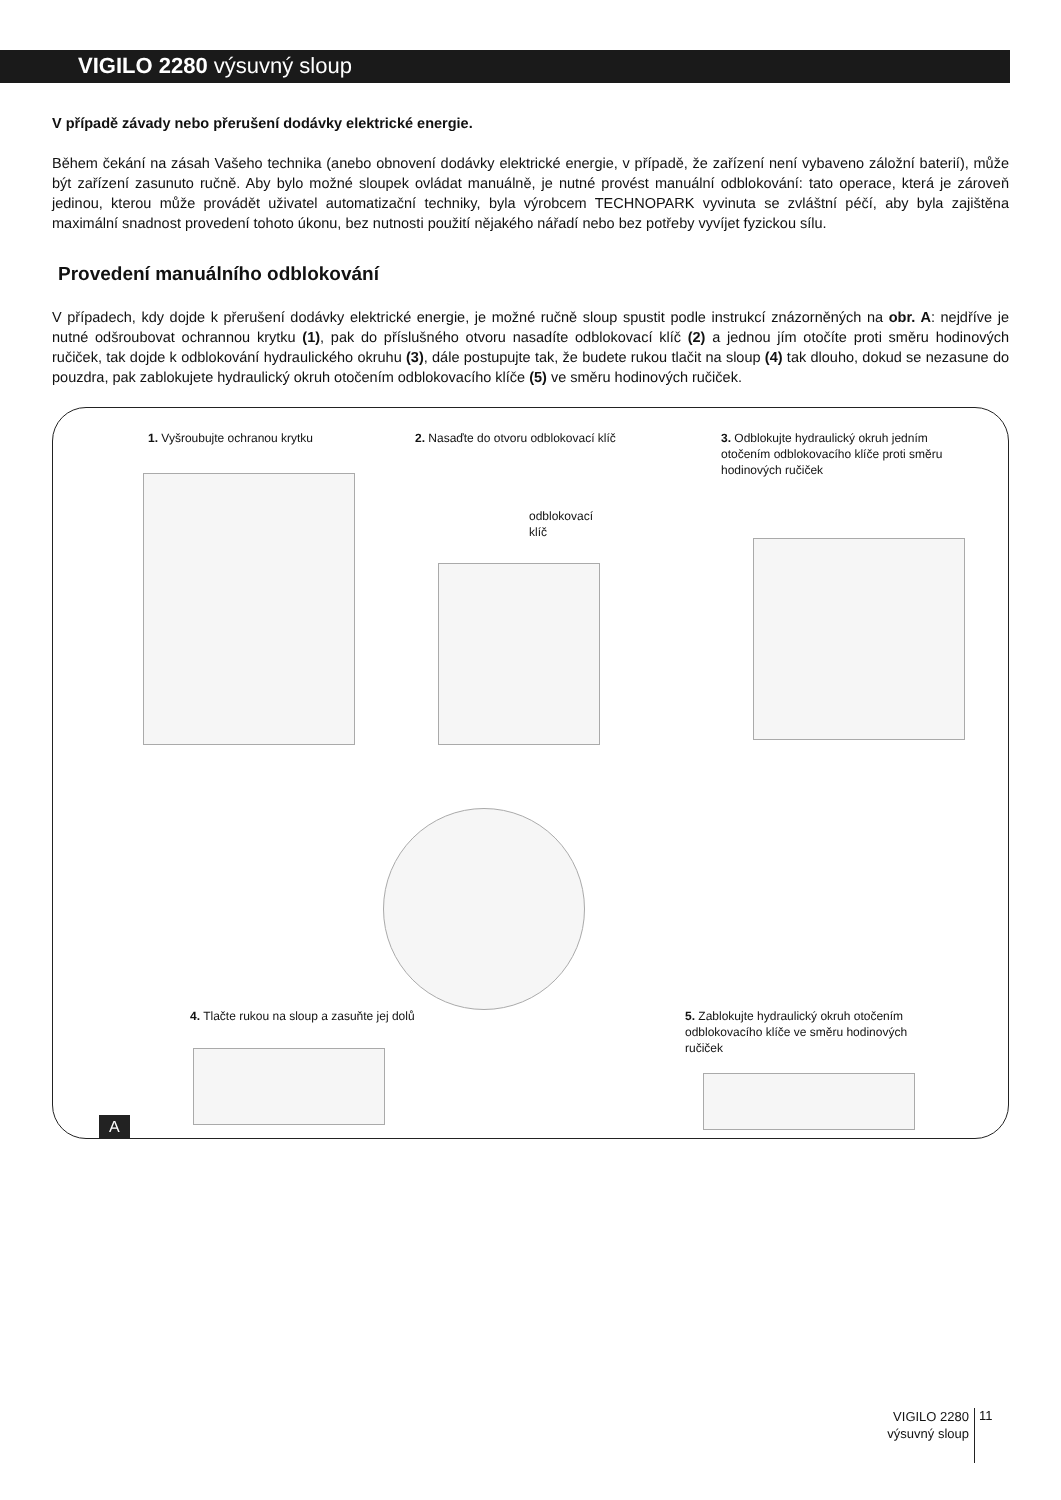VIGILO 2280 výsuvný sloup
V případě závady nebo přerušení dodávky elektrické energie.
Během čekání na zásah Vašeho technika (anebo obnovení dodávky elektrické energie, v případě, že zařízení není vybaveno záložní baterií), může být zařízení zasunuto ručně. Aby bylo možné sloupek ovládat manuálně, je nutné provést manuální odblokování: tato operace, která je zároveň jedinou, kterou může provádět uživatel automatizační techniky, byla výrobcem TECHNOPARK vyvinuta se zvláštní péčí, aby byla zajištěna maximální snadnost provedení tohoto úkonu, bez nutnosti použití nějakého nářadí nebo bez potřeby vyvíjet fyzickou sílu.
Provedení manuálního odblokování
V případech, kdy dojde k přerušení dodávky elektrické energie, je možné ručně sloup spustit podle instrukcí znázorněných na obr. A: nejdříve je nutné odšroubovat ochrannou krytku (1), pak do příslušného otvoru nasadíte odblokovací klíč (2) a jednou jím otočíte proti směru hodinových ručiček, tak dojde k odblokování hydraulického okruhu (3), dále postupujte tak, že budete rukou tlačit na sloup (4) tak dlouho, dokud se nezasune do pouzdra, pak zablokujete hydraulický okruh otočením odblokovacího klíče (5) ve směru hodinových ručiček.
1. Vyšroubujte ochranou krytku
2. Nasaďte do otvoru odblokovací klíč
3. Odblokujte hydraulický okruh jedním otočením odblokovacího klíče proti směru hodinových ručiček
odblokovací
klíč
4. Tlačte rukou na sloup a zasuňte jej dolů
5. Zablokujte hydraulický okruh otočením odblokovacího klíče ve směru hodinových ručiček
A
VIGILO 2280
výsuvný sloup
11